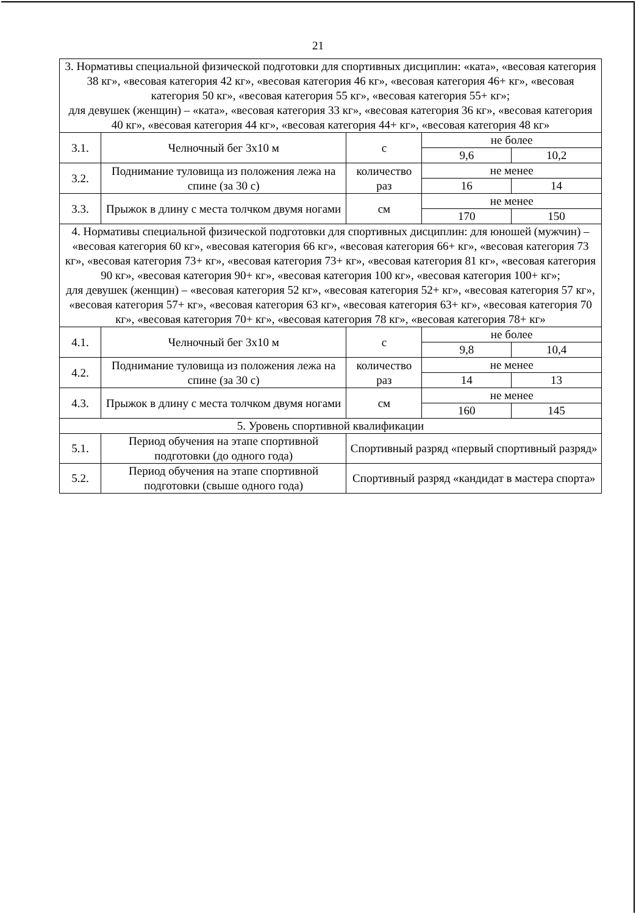21
| 3. Нормативы специальной физической подготовки для спортивных дисциплин: «ката», «весовая категория 38 кг», «весовая категория 42 кг», «весовая категория 46 кг», «весовая категория 46+ кг», «весовая категория 50 кг», «весовая категория 55 кг», «весовая категория 55+ кг»; для девушек (женщин) – «ката», «весовая категория 33 кг», «весовая категория 36 кг», «весовая категория 40 кг», «весовая категория 44 кг», «весовая категория 44+ кг», «весовая категория 48 кг» | | | | |
| 3.1. | Челночный бег 3х10 м | с | не более | |
| | | | 9,6 | 10,2 |
| 3.2. | Поднимание туловища из положения лежа на спине (за 30 с) | количество раз | не менее | |
| | | | 16 | 14 |
| 3.3. | Прыжок в длину с места толчком двумя ногами | см | не менее | |
| | | | 170 | 150 |
| 4. Нормативы специальной физической подготовки для спортивных дисциплин: для юношей (мужчин) – «весовая категория 60 кг», «весовая категория 66 кг», «весовая категория 66+ кг», «весовая категория 73 кг», «весовая категория 73+ кг», «весовая категория 73+ кг», «весовая категория 81 кг», «весовая категория 90 кг», «весовая категория 90+ кг», «весовая категория 100 кг», «весовая категория 100+ кг»; для девушек (женщин) – «весовая категория 52 кг», «весовая категория 52+ кг», «весовая категория 57 кг», «весовая категория 57+ кг», «весовая категория 63 кг», «весовая категория 63+ кг», «весовая категория 70 кг», «весовая категория 70+ кг», «весовая категория 78 кг», «весовая категория 78+ кг» | | | | |
| 4.1. | Челночный бег 3х10 м | с | не более | |
| | | | 9,8 | 10,4 |
| 4.2. | Поднимание туловища из положения лежа на спине (за 30 с) | количество раз | не менее | |
| | | | 14 | 13 |
| 4.3. | Прыжок в длину с места толчком двумя ногами | см | не менее | |
| | | | 160 | 145 |
| 5. Уровень спортивной квалификации | | | | |
| 5.1. | Период обучения на этапе спортивной подготовки (до одного года) | Спортивный разряд «первый спортивный разряд» | | |
| 5.2. | Период обучения на этапе спортивной подготовки (свыше одного года) | Спортивный разряд «кандидат в мастера спорта» | | |